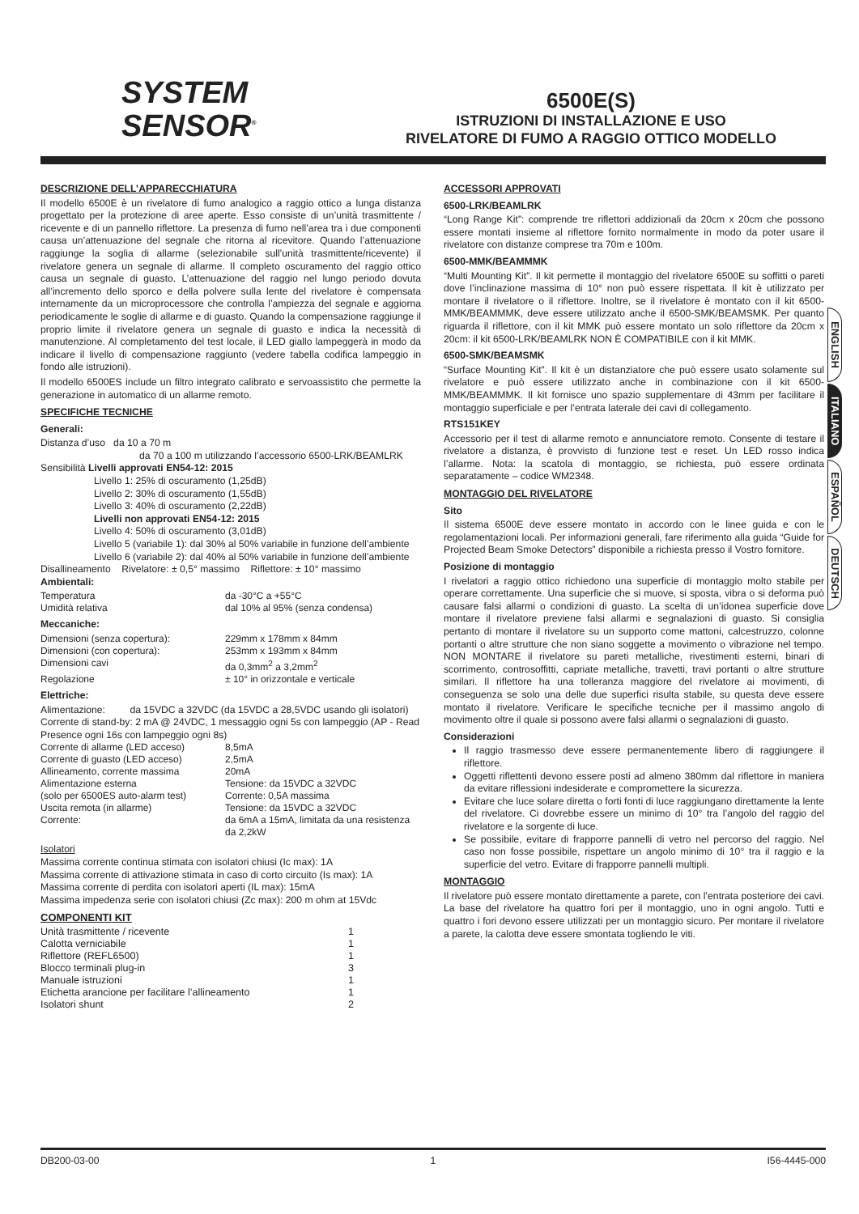SYSTEM
SENSOR<sup>®</sup>
6500E(S)
ISTRUZIONI DI INSTALLAZIONE E USO
RIVELATORE DI FUMO A RAGGIO OTTICO MODELLO
DESCRIZIONE DELL’APPARECCHIATURA
Il modello 6500E è un rivelatore di fumo analogico a raggio ottico a lunga distanza progettato per la protezione di aree aperte. Esso consiste di un’unità trasmittente / ricevente e di un pannello riflettore. La presenza di fumo nell’area tra i due componenti causa un’attenuazione del segnale che ritorna al ricevitore. Quando l’attenuazione raggiunge la soglia di allarme (selezionabile sull’unità trasmittente/ricevente) il rivelatore genera un segnale di allarme. Il completo oscuramento del raggio ottico causa un segnale di guasto. L’attenuazione del raggio nel lungo periodo dovuta all’incremento dello sporco e della polvere sulla lente del rivelatore è compensata internamente da un microprocessore che controlla l’ampiezza del segnale e aggiorna periodicamente le soglie di allarme e di guasto. Quando la compensazione raggiunge il proprio limite il rivelatore genera un segnale di guasto e indica la necessità di manutenzione. Al completamento del test locale, il LED giallo lampeggerà in modo da indicare il livello di compensazione raggiunto (vedere tabella codifica lampeggio in fondo alle istruzioni).
Il modello 6500ES include un filtro integrato calibrato e servoassistito che permette la generazione in automatico di un allarme remoto.
SPECIFICHE TECNICHE
Generali:
Distanza d’uso da 10 a 70 m
da 70 a 100 m utilizzando l’accessorio 6500-LRK/BEAMLRK
Sensibilità Livelli approvati EN54-12: 2015
Livello 1: 25% di oscuramento (1,25dB)
Livello 2: 30% di oscuramento (1,55dB)
Livello 3: 40% di oscuramento (2,22dB)
Livelli non approvati EN54-12: 2015
Livello 4: 50% di oscuramento (3,01dB)
Livello 5 (variabile 1): dal 30% al 50% variabile in funzione dell’ambiente
Livello 6 (variabile 2): dal 40% al 50% variabile in funzione dell’ambiente
Disallineamento Rivelatore: ± 0,5° massimo Riflettore: ± 10° massimo
Ambientali:
| Temperatura | da -30°C a +55°C |
| Umidità relativa | dal 10% al 95% (senza condensa) |
Meccaniche:
| Dimensioni (senza copertura): | 229mm x 178mm x 84mm |
| Dimensioni (con copertura): | 253mm x 193mm x 84mm |
| Dimensioni cavi | da 0,3mm<sup>2</sup> a 3,2mm<sup>2</sup> |
| Regolazione | ± 10° in orizzontale e verticale |
Elettriche:
Alimentazione: da 15VDC a 32VDC (da 15VDC a 28,5VDC usando gli isolatori)
Corrente di stand-by: 2 mA @ 24VDC, 1 messaggio ogni 5s con lampeggio (AP - Read Presence ogni 16s con lampeggio ogni 8s)
| Corrente di allarme (LED acceso) | 8,5mA |
| Corrente di guasto (LED acceso) | 2,5mA |
| Allineamento, corrente massima | 20mA |
| Alimentazione esterna | Tensione: da 15VDC a 32VDC |
| (solo per 6500ES auto-alarm test) | Corrente: 0,5A massima |
| Uscita remota (in allarme) | Tensione: da 15VDC a 32VDC |
| Corrente: | da 6mA a 15mA, limitata da una resistenza da 2,2kW |
Isolatori
Massima corrente continua stimata con isolatori chiusi (Ic max): 1A
Massima corrente di attivazione stimata in caso di corto circuito (Is max): 1A
Massima corrente di perdita con isolatori aperti (IL max): 15mA
Massima impedenza serie con isolatori chiusi (Zc max): 200 m ohm at 15Vdc
COMPONENTI KIT
| Unità trasmittente / ricevente | 1 |
| Calotta verniciabile | 1 |
| Riflettore (REFL6500) | 1 |
| Blocco terminali plug-in | 3 |
| Manuale istruzioni | 1 |
| Etichetta arancione per facilitare l’allineamento | 1 |
| Isolatori shunt | 2 |
ACCESSORI APPROVATI
6500-LRK/BEAMLRK
“Long Range Kit”: comprende tre riflettori addizionali da 20cm x 20cm che possono essere montati insieme al riflettore fornito normalmente in modo da poter usare il rivelatore con distanze comprese tra 70m e 100m.
6500-MMK/BEAMMMK
“Multi Mounting Kit”. Il kit permette il montaggio del rivelatore 6500E su soffitti o pareti dove l’inclinazione massima di 10° non può essere rispettata. Il kit è utilizzato per montare il rivelatore o il riflettore. Inoltre, se il rivelatore è montato con il kit 6500-MMK/BEAMMMK, deve essere utilizzato anche il 6500-SMK/BEAMSMK. Per quanto riguarda il riflettore, con il kit MMK può essere montato un solo riflettore da 20cm x 20cm: il kit 6500-LRK/BEAMLRK NON È COMPATIBILE con il kit MMK.
6500-SMK/BEAMSMK
“Surface Mounting Kit”. Il kit è un distanziatore che può essere usato solamente sul rivelatore e può essere utilizzato anche in combinazione con il kit 6500-MMK/BEAMMMK. Il kit fornisce uno spazio supplementare di 43mm per facilitare il montaggio superficiale e per l’entrata laterale dei cavi di collegamento.
RTS151KEY
Accessorio per il test di allarme remoto e annunciatore remoto. Consente di testare il rivelatore a distanza, è provvisto di funzione test e reset. Un LED rosso indica l’allarme. Nota: la scatola di montaggio, se richiesta, può essere ordinata separatamente – codice WM2348.
MONTAGGIO DEL RIVELATORE
Sito
Il sistema 6500E deve essere montato in accordo con le linee guida e con le regolamentazioni locali. Per informazioni generali, fare riferimento alla guida “Guide for Projected Beam Smoke Detectors” disponibile a richiesta presso il Vostro fornitore.
Posizione di montaggio
I rivelatori a raggio ottico richiedono una superficie di montaggio molto stabile per operare correttamente. Una superficie che si muove, si sposta, vibra o si deforma può causare falsi allarmi o condizioni di guasto. La scelta di un’idonea superficie dove montare il rivelatore previene falsi allarmi e segnalazioni di guasto. Si consiglia pertanto di montare il rivelatore su un supporto come mattoni, calcestruzzo, colonne portanti o altre strutture che non siano soggette a movimento o vibrazione nel tempo. NON MONTARE il rivelatore su pareti metalliche, rivestimenti esterni, binari di scorrimento, controsoffitti, capriate metalliche, travetti, travi portanti o altre strutture similari. Il riflettore ha una tolleranza maggiore del rivelatore ai movimenti, di conseguenza se solo una delle due superfici risulta stabile, su questa deve essere montato il rivelatore. Verificare le specifiche tecniche per il massimo angolo di movimento oltre il quale si possono avere falsi allarmi o segnalazioni di guasto.
Considerazioni
Il raggio trasmesso deve essere permanentemente libero di raggiungere il riflettore.
Oggetti riflettenti devono essere posti ad almeno 380mm dal riflettore in maniera da evitare riflessioni indesiderate e compromettere la sicurezza.
Evitare che luce solare diretta o forti fonti di luce raggiungano direttamente la lente del rivelatore. Ci dovrebbe essere un minimo di 10° tra l’angolo del raggio del rivelatore e la sorgente di luce.
Se possibile, evitare di frapporre pannelli di vetro nel percorso del raggio. Nel caso non fosse possibile, rispettare un angolo minimo di 10° tra il raggio e la superficie del vetro. Evitare di frapporre pannelli multipli.
MONTAGGIO
Il rivelatore può essere montato direttamente a parete, con l’entrata posteriore dei cavi. La base del rivelatore ha quattro fori per il montaggio, uno in ogni angolo. Tutti e quattro i fori devono essere utilizzati per un montaggio sicuro. Per montare il rivelatore a parete, la calotta deve essere smontata togliendo le viti.
ENGLISH
ITALIANO
ESPAÑOL
DEUTSCH
DB200-03-00 1 I56-4445-000